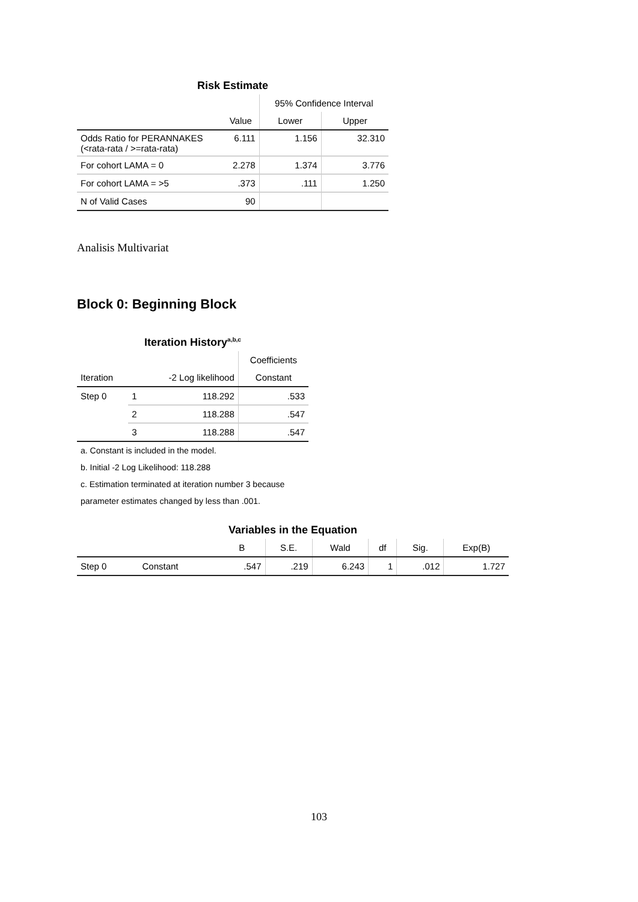Risk Estimate
| | | 95% Confidence Interval | |
| --- | --- | --- | --- |
| | Value | Lower | Upper |
| Odds Ratio for PERANNAKES (<rata-rata / >=rata-rata) | 6.111 | 1.156 | 32.310 |
| For cohort LAMA = 0 | 2.278 | 1.374 | 3.776 |
| For cohort LAMA = >5 | .373 | .111 | 1.250 |
| N of Valid Cases | 90 | | |
Analisis Multivariat
Block 0: Beginning Block
Iteration History<sup>a,b,c</sup>
| | | | Coefficients |
| --- | --- | --- | --- |
| Iteration | | -2 Log likelihood | Constant |
| Step 0 | 1 | 118.292 | .533 |
| | 2 | 118.288 | .547 |
| | 3 | 118.288 | .547 |
a. Constant is included in the model.
b. Initial -2 Log Likelihood: 118.288
c. Estimation terminated at iteration number 3 because parameter estimates changed by less than .001.
Variables in the Equation
| | | B | S.E. | Wald | df | Sig. | Exp(B) |
| --- | --- | --- | --- | --- | --- | --- | --- |
| Step 0 | Constant | .547 | .219 | 6.243 | 1 | .012 | 1.727 |
103